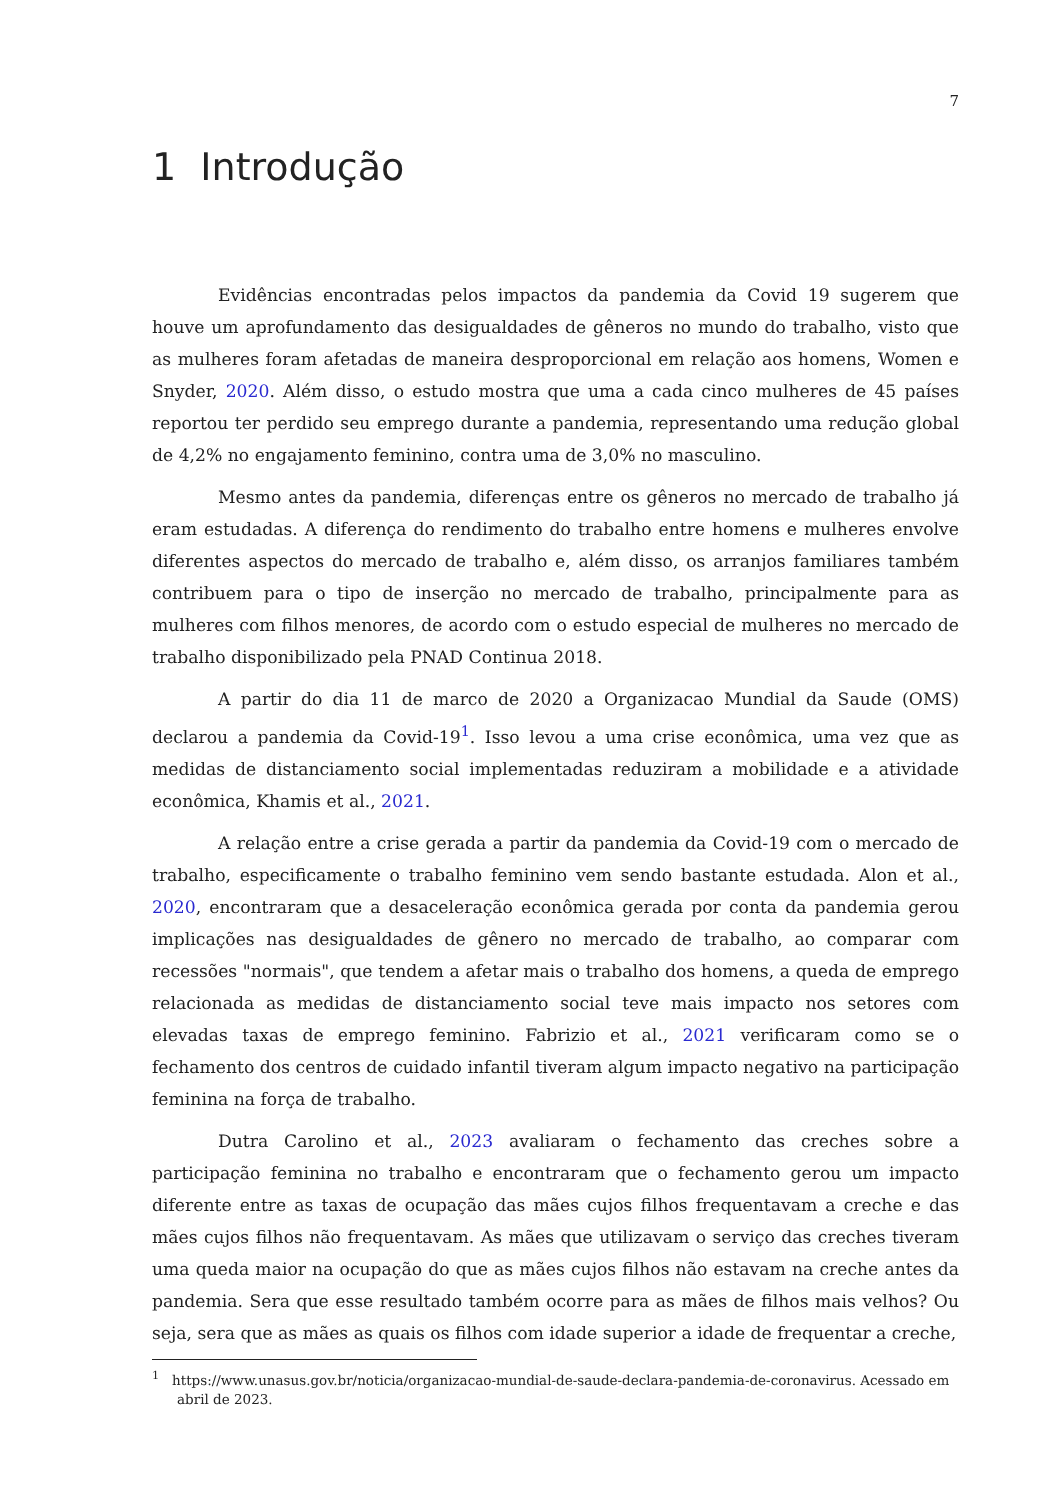7
1 Introdução
Evidências encontradas pelos impactos da pandemia da Covid 19 sugerem que houve um aprofundamento das desigualdades de gêneros no mundo do trabalho, visto que as mulheres foram afetadas de maneira desproporcional em relação aos homens, Women e Snyder, 2020. Além disso, o estudo mostra que uma a cada cinco mulheres de 45 países reportou ter perdido seu emprego durante a pandemia, representando uma redução global de 4,2% no engajamento feminino, contra uma de 3,0% no masculino.
Mesmo antes da pandemia, diferenças entre os gêneros no mercado de trabalho já eram estudadas. A diferença do rendimento do trabalho entre homens e mulheres envolve diferentes aspectos do mercado de trabalho e, além disso, os arranjos familiares também contribuem para o tipo de inserção no mercado de trabalho, principalmente para as mulheres com filhos menores, de acordo com o estudo especial de mulheres no mercado de trabalho disponibilizado pela PNAD Continua 2018.
A partir do dia 11 de marco de 2020 a Organizacao Mundial da Saude (OMS) declarou a pandemia da Covid-19<sup>1</sup>. Isso levou a uma crise econômica, uma vez que as medidas de distanciamento social implementadas reduziram a mobilidade e a atividade econômica, Khamis et al., 2021.
A relação entre a crise gerada a partir da pandemia da Covid-19 com o mercado de trabalho, especificamente o trabalho feminino vem sendo bastante estudada. Alon et al., 2020, encontraram que a desaceleração econômica gerada por conta da pandemia gerou implicações nas desigualdades de gênero no mercado de trabalho, ao comparar com recessões "normais", que tendem a afetar mais o trabalho dos homens, a queda de emprego relacionada as medidas de distanciamento social teve mais impacto nos setores com elevadas taxas de emprego feminino. Fabrizio et al., 2021 verificaram como se o fechamento dos centros de cuidado infantil tiveram algum impacto negativo na participação feminina na força de trabalho.
Dutra Carolino et al., 2023 avaliaram o fechamento das creches sobre a participação feminina no trabalho e encontraram que o fechamento gerou um impacto diferente entre as taxas de ocupação das mães cujos filhos frequentavam a creche e das mães cujos filhos não frequentavam. As mães que utilizavam o serviço das creches tiveram uma queda maior na ocupação do que as mães cujos filhos não estavam na creche antes da pandemia. Sera que esse resultado também ocorre para as mães de filhos mais velhos? Ou seja, sera que as mães as quais os filhos com idade superior a idade de frequentar a creche,
<sup>1</sup> https://www.unasus.gov.br/noticia/organizacao-mundial-de-saude-declara-pandemia-de-coronavirus. Acessado em abril de 2023.